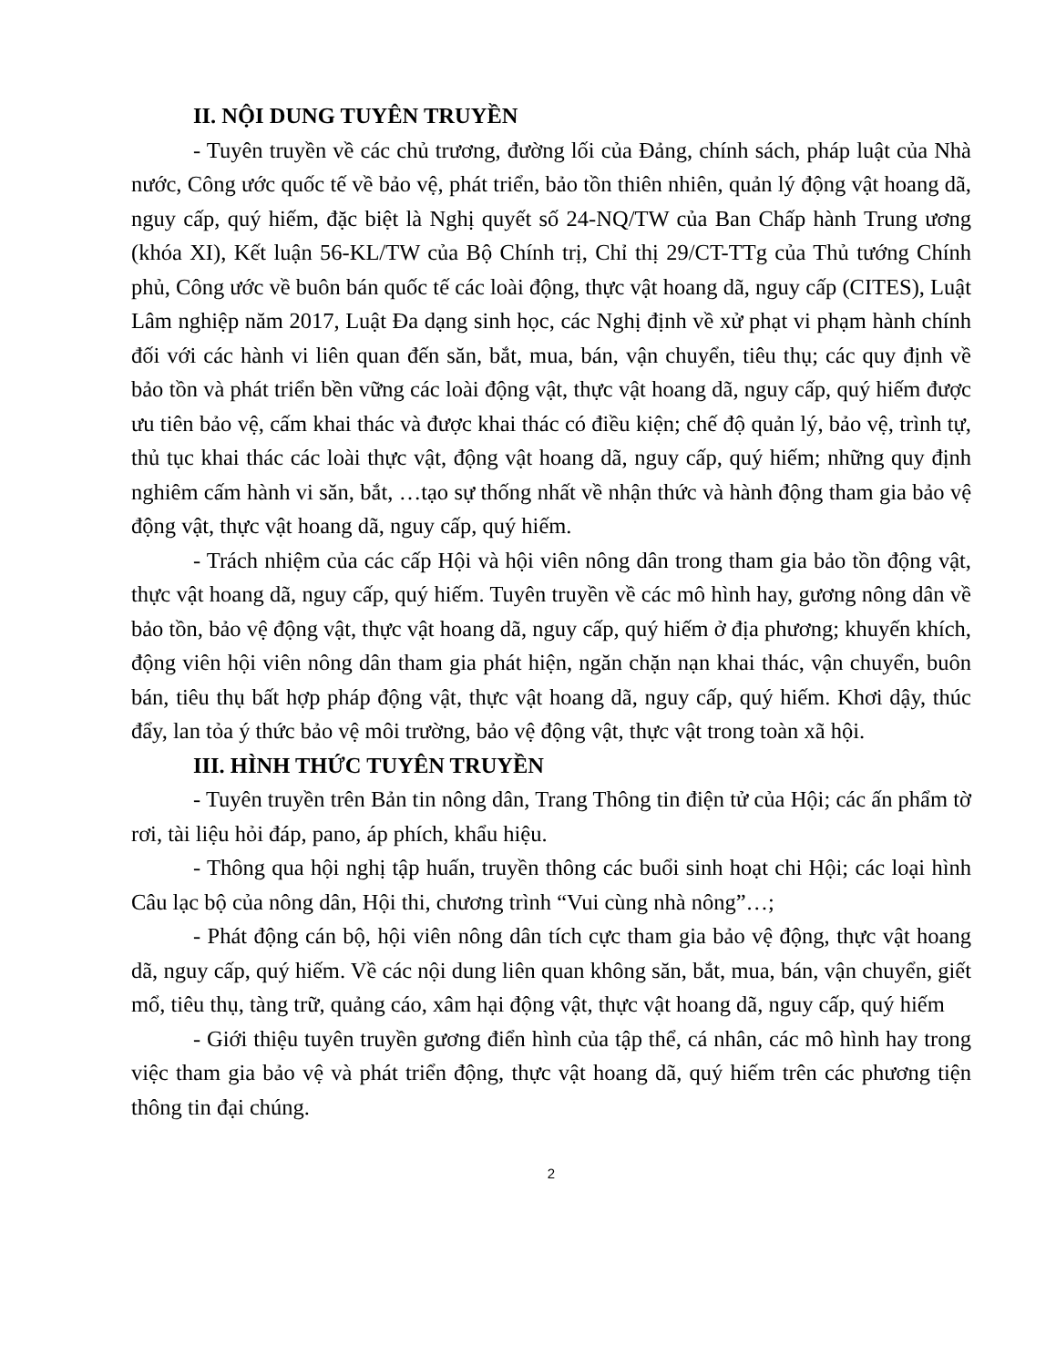II. NỘI DUNG TUYÊN TRUYỀN
- Tuyên truyền về các chủ trương, đường lối của Đảng, chính sách, pháp luật của Nhà nước, Công ước quốc tế về bảo vệ, phát triển, bảo tồn thiên nhiên, quản lý động vật hoang dã, nguy cấp, quý hiếm, đặc biệt là Nghị quyết số 24-NQ/TW của Ban Chấp hành Trung ương (khóa XI), Kết luận 56-KL/TW của Bộ Chính trị, Chỉ thị 29/CT-TTg của Thủ tướng Chính phủ, Công ước về buôn bán quốc tế các loài động, thực vật hoang dã, nguy cấp (CITES), Luật Lâm nghiệp năm 2017, Luật Đa dạng sinh học, các Nghị định về xử phạt vi phạm hành chính đối với các hành vi liên quan đến săn, bắt, mua, bán, vận chuyển, tiêu thụ; các quy định về bảo tồn và phát triển bền vững các loài động vật, thực vật hoang dã, nguy cấp, quý hiếm được ưu tiên bảo vệ, cấm khai thác và được khai thác có điều kiện; chế độ quản lý, bảo vệ, trình tự, thủ tục khai thác các loài thực vật, động vật hoang dã, nguy cấp, quý hiếm; những quy định nghiêm cấm hành vi săn, bắt, …tạo sự thống nhất về nhận thức và hành động tham gia bảo vệ động vật, thực vật hoang dã, nguy cấp, quý hiếm.
- Trách nhiệm của các cấp Hội và hội viên nông dân trong tham gia bảo tồn động vật, thực vật hoang dã, nguy cấp, quý hiếm. Tuyên truyền về các mô hình hay, gương nông dân về bảo tồn, bảo vệ động vật, thực vật hoang dã, nguy cấp, quý hiếm ở địa phương; khuyến khích, động viên hội viên nông dân tham gia phát hiện, ngăn chặn nạn khai thác, vận chuyển, buôn bán, tiêu thụ bất hợp pháp động vật, thực vật hoang dã, nguy cấp, quý hiếm. Khơi dậy, thúc đẩy, lan tỏa ý thức bảo vệ môi trường, bảo vệ động vật, thực vật trong toàn xã hội.
III. HÌNH THỨC TUYÊN TRUYỀN
- Tuyên truyền trên Bản tin nông dân, Trang Thông tin điện tử của Hội; các ấn phẩm tờ rơi, tài liệu hỏi đáp, pano, áp phích, khẩu hiệu.
- Thông qua hội nghị tập huấn, truyền thông các buổi sinh hoạt chi Hội; các loại hình Câu lạc bộ của nông dân, Hội thi, chương trình “Vui cùng nhà nông”…;
- Phát động cán bộ, hội viên nông dân tích cực tham gia bảo vệ động, thực vật hoang dã, nguy cấp, quý hiếm. Về các nội dung liên quan không săn, bắt, mua, bán, vận chuyển, giết mổ, tiêu thụ, tàng trữ, quảng cáo, xâm hại động vật, thực vật hoang dã, nguy cấp, quý hiếm
- Giới thiệu tuyên truyền gương điển hình của tập thể, cá nhân, các mô hình hay trong việc tham gia bảo vệ và phát triển động, thực vật hoang dã, quý hiếm trên các phương tiện thông tin đại chúng.
2